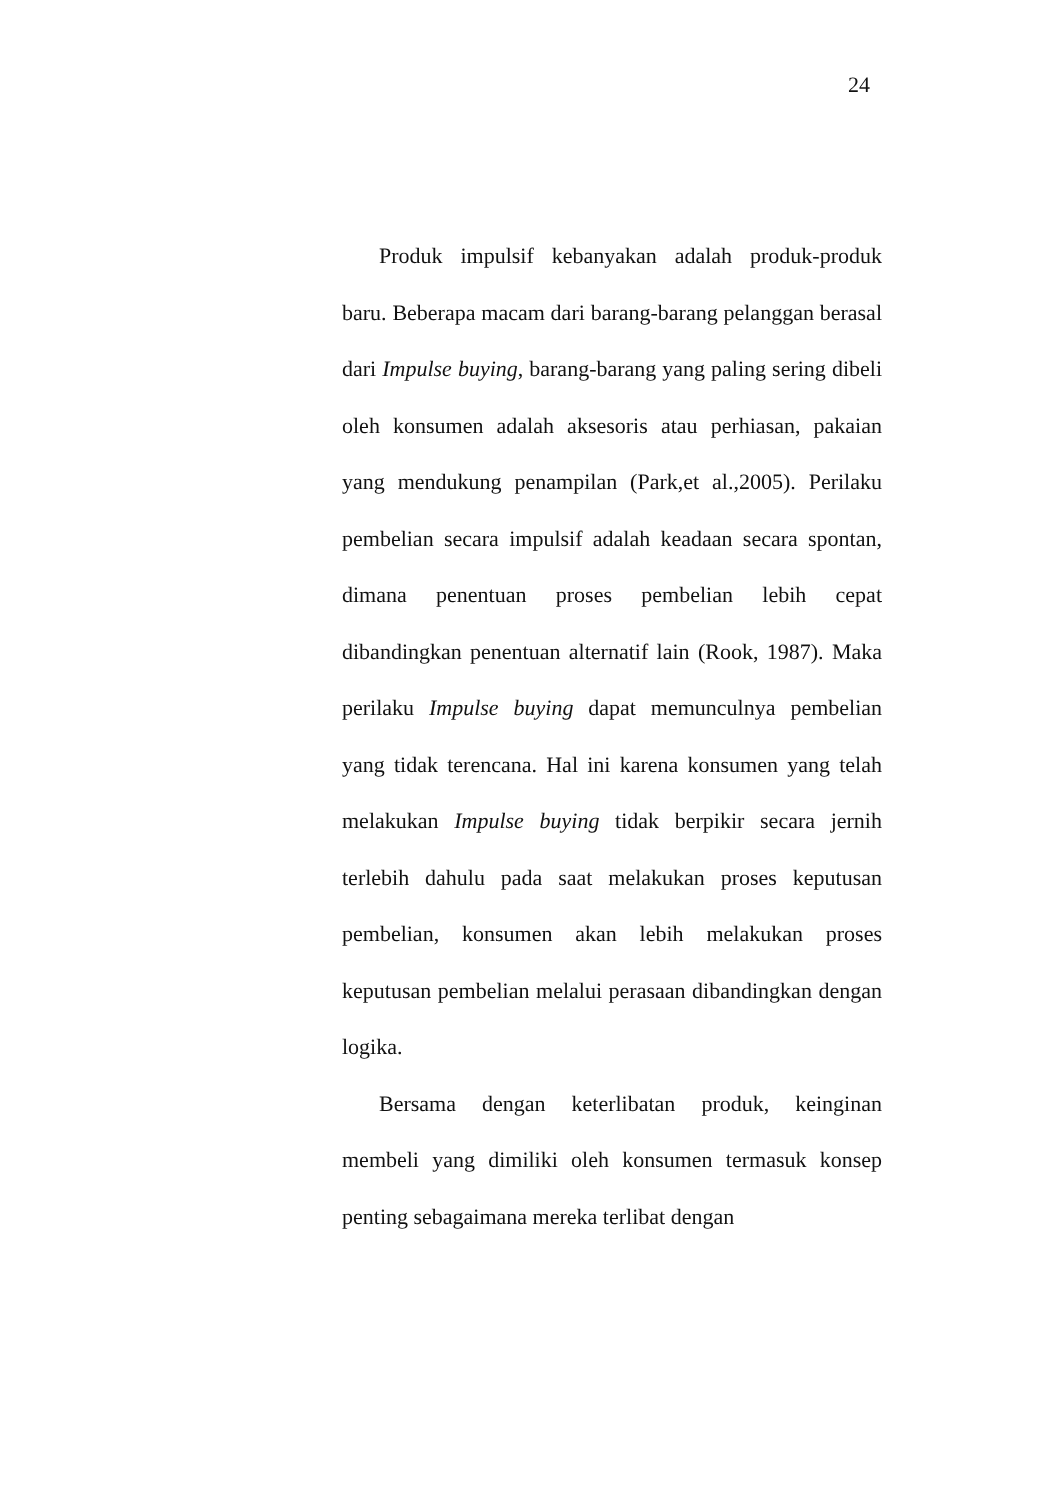24
Produk impulsif kebanyakan adalah produk-produk baru. Beberapa macam dari barang-barang pelanggan berasal dari Impulse buying, barang-barang yang paling sering dibeli oleh konsumen adalah aksesoris atau perhiasan, pakaian yang mendukung penampilan (Park,et al.,2005). Perilaku pembelian secara impulsif adalah keadaan secara spontan, dimana penentuan proses pembelian lebih cepat dibandingkan penentuan alternatif lain (Rook, 1987). Maka perilaku Impulse buying dapat memunculnya pembelian yang tidak terencana. Hal ini karena konsumen yang telah melakukan Impulse buying tidak berpikir secara jernih terlebih dahulu pada saat melakukan proses keputusan pembelian, konsumen akan lebih melakukan proses keputusan pembelian melalui perasaan dibandingkan dengan logika.
Bersama dengan keterlibatan produk, keinginan membeli yang dimiliki oleh konsumen termasuk konsep penting sebagaimana mereka terlibat dengan